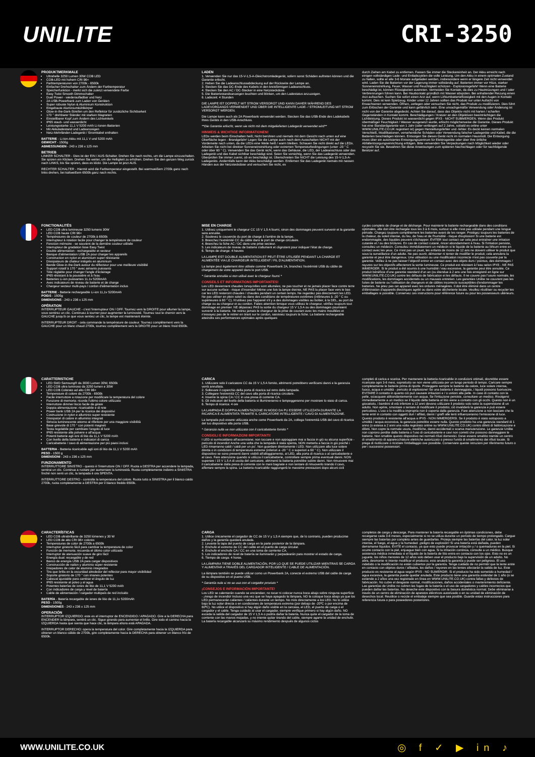UNILITE CRI-3250
PRODUKTMERKMALE
Ultrahelle 3250 Lumen 30W COB LED
COB-LED mit hohem CRI 96+
Farbtemperaturen von 2700k - 6500k
Einfacher Drehschalter zum Ändern der Farbtemperatur
Speicherfunktion - merkt sich die zuletzt verwendete Farbe
Easy Twist Smooth Dimmschalter
Dual Power - wiederaufladbar und Netz
2A USB-Powerbank zum Laden von Geräten
Super robuste Nylon & Aluminium Konstruktion
Eingebaute Aluminiumkühlkörper
Glow-in-the-Dark-Streifen um den Reflektor für zusätzliche Sichtbarkeit
170 ° drehbarer Ständer mit starken Magneten
Einstellbarer Kopf zum Ändern des Lichtwinkels
IP65 staub- und wasserdicht
Leistungsstarke 11,1 V 5200 mAh Li-Ionen-Batterien
Mit Akkuladestand und Ladeanzeigen
Netz-Mehrländer-Ladegerät / Stromkabel enthalten
BATTERIE - Li-Ion-Akku mit 11,1 V und 5200 mAh
GEWICHT - 1500g
ABMESSUNGEN - 243 x 236 x 125 mm
BETRIEB
LINKER SCHALTER - Dies ist der EIN / AUS-Schalter. Drehen Sie nach rechts, um die Lampe einzuschalten. Sie spüren ein Klicken. Drehen Sie weiter, um die Helligkeit zu erhöhen. Drehen Sie den ganzen Weg zurück nach LINKS, bis Sie spüren, dass es klickt. Die Lampe ist jetzt AUS.
RECHTER SCHALTER - Hiermit wird die Farbtemperatur eingestellt. Bei warmweißem 2700k ganz nach links drehen, bei kaltweißem 6500k ganz nach rechts.
LADEN
1. Verwenden Sie nur das 15-V-1,5-A-Gleichstromladegerät, sofern sonst Schäden auftreten können und die Garantie erlischt.
2. Heben Sie die Ladeanschlussabdeckung auf der Rückseite der Lampe an.
3. Stecken Sie das DC-Ende des Kabels in den kreisförmigen Ladeanschluss.
4. Stecken Sie den AC / DC-Stecker in eine Netzsteckdose.
5. Die Batteriestandsanzeigen leuchten und blinken, um den Ladestatus anzuzeigen.
6. Ladezeit: 4 Stunden
DIE LAMPE IST DOPPELT MIT STROM VERSORGT UND KANN DAHER WÄHREND DES LADEVORGANGS VERWENDET UND ÜBER DIE INTELLIGENTE LADE- / STROMLEITUNG MIT STROM VERSORGT WERDEN.
Die Lampe kann auch als 2A Powerbank verwendet werden. Stecken Sie das USB-Ende des Ladekabels Ihres Geräts in den USB-Anschluss.
**Die Garantie erlischt, wenn sie nicht mit dem mitgelieferten Ladegerät verwendet wird**
HINWEIS & WICHTIGE INFORMATIONEN!
LEDs werden beim Einschalten heiß; Nicht berühren und niemals mit dem Gesicht nach unten auf eine Oberfläche legen - Brandgefahr! Legen Sie die Lampe auch nach dem Ausschalten NICHT mit der Vorderseite nach unten, da die LEDs eine Weile heiß / warm bleiben. Schauen Sie nicht direkt auf die LEDs. Arbeiten Sie nicht bei direkter Sonneneinstrahlung oder extremen Temperaturbedingungen (unter -20 ° C oder über 60 ° C). Verwenden Sie das Gerät nicht, wenn das Gehäuse, die LED, der Ladeanschluss oder das Ladegerät und das Kabel sichtbar beschädigt sind. Seien Sie vorsichtig, wenn Sie das Ladegerät verwenden. Überprüfen Sie immer zuerst, ob es beschädigt ist. Überschreiten Sie NICHT die Leistung des 15-V-1,5-A-Ladegeräts. Andernfalls kann der Akku beschädigt werden. Entfernen Sie das Ladegerät niemals mit nassen Händen aus der Netzsteckdose und versuchen Sie nicht, es
durch Ziehen am Kabel zu entfernen. Fassen Sie immer die Steckereinheit an. Der Akku erreicht nach einigen vollständigen Lade- und Entladezyklen die volle Leistung. Um den Akku in einem optimalen Zustand zu halten, sollte er alle 3-6 Monate aufgeladen werden, insbesondere wenn er längere Zeit nicht verwendet wird. Laden Sie die Batterien vor der Lagerung immer vollständig auf. Batterien immer vor Hitze, starker Sonneneinstrahlung, Feuer, Wasser und Feuchtigkeit schützen - Explosionsgefahr! Wenn eine Batterie beschädigt ist, können Flüssigkeiten austreten. Vermeiden Sie Kontakt, da dies zu Hautreizungen und / oder Verbrennungen führen kann. Bei Hautkontakt gründlich mit Wasser abspülen. Bei anhaltender Reizung einen Arzt aufsuchen. Suchen Sie sofort einen Arzt auf, wenn Lithiumbatterieflüssigkeit mit den Augen in Kontakt kommt. Dies ist kein Spielzeug. Kinder unter 12 Jahren sollten das Produkt nur unter Aufsicht von Erwachsenen verwenden. Öffnen, zerlegen oder versuchen Sie nicht, das Produkt zu modifizieren. Dies führt zum Erlöschen der Garantie und kann gefährlich sein. Eine unsachgemäße Verwendung oder Änderung ist nicht von der Garantie abgedeckt. Achten Sie darauf, dass das Objektiv nicht mit harten / scharfen Gegenständen in Kontakt kommt. Beschädigungen / Kratzer an den Objektiven beeinträchtigen die Lichtleistung. Dieses Produkt ist wasserdicht gegen IPX5 - NICHT SUBMERGEN. Wenn das Produkt übermäßiger Feuchtigkeit / Wasser ausgesetzt wurde, erlischt möglicherweise die Garantie. Dieses Produkt hat eine Standardgarantie von 1 Jahr (oder verlängert auf 2 Jahre, sobald es online unter WWW.UNILITE.CO.UK registriert ist) gegen Herstellungsfehler und -fehler. Es deckt keinen normalen Verschleiß, Modifikationen, versehentliche Schäden oder Verwendung falscher Ladegeräte und Kabel, die die Batterien beschädigen können. Entsorgen Sie dieses Gerät nicht im normalen Hausmüll. Die Entsorgung muss über ein autorisiertes Entsorgungszentrum für Elektrogeräte oder über Ihre örtliche Abfallentsorgungseinrichtung erfolgen. Bitte verwenden Sie Verpackungen nach Möglichkeit wieder oder recyceln Sie sie. Bewahren Sie diese Anweisungen zum späteren Nachschlagen oder für nachfolgende Besitzer auf.
FONCTIONALITÉS
LED COB ultra lumineuse 3250 lumens 30W
LED COB haute CRI 96+
Températures de couleur de 2700k à 6500k
Interrupteur à rotation facile pour changer la température de couleur
Fonction mémoire - se souvient de la dernière couleur utilisée
Interrupteur de gradation lisse Easy Twist
Double alimentation - rechargeable et secteur
Banque d'alimentation USB 2A pour charger les appareils
Construction en nylon et aluminium super résistante
Dissipateurs de chaleur intégrés en aluminium
Bande Glow-in-the-Dark autour du réflecteur pour une meilleure visibilité
Support rotatif à 170 ° avec aimants puissants
Tête réglable pour changer l'angle d'éclairage
IP65 résistant à la poussière et à l'eau
Batteries Li-ion puissantes 11.1v 5200mAh
Avec indicateurs de niveau de batterie et de charge
Chargeur secteur multi-pays / cordon d'alimentation inclus
BATTERIE - Batterie rechargeable Li-ion 11,1v 5200mAh
POIDS - 1500g
DIMENSIONS - 243 x 236 x 125 mm
OPÉRATION
INTERRUPTEUR GAUCHE - c'est l'interrupteur ON / OFF. Tournez vers la DROITE pour allumer la lampe, vous sentirez un clic. Continuez à tourner pour augmenter la luminosité. Tournez tout le chemin vers la GAUCHE jusqu'à ce que vous sentiez un clic, la lampe est maintenant éteinte.
INTERRUPTEUR DROIT - cela commande la température de couleur. Tournez complètement vers la GAUCHE pour un blanc chaud 2700k, tournez complètement vers la DROITE pour un blanc froid 6500k.
MISE EN CHARGE
1. Utilisez uniquement le chargeur CC 15 V 1,5 A fourni, sinon des dommages peuvent survenir et la garantie sera annulée.
2. Soulevez le couvercle du port de charge à l'arrière de la lampe.
3. Branchez l'extrémité CC du câble dans le port de charge circulaire.
4. Branchez la fiche AC / DC dans une prise secteur.
5. Les indicateurs de niveau de batterie s'allument et clignotent pour indiquer l'état de charge.
6. Temps de charge: 4 heures
LA LAMPE EST DOUBLE ALIMENTATION ET PEUT ÊTRE UTILISÉE PENDANT LA CHARGE ET ALIMENTÉE VIA LE CHARGEUR INTELLIGENT / FIL D'ALIMENTATION.
La lampe peut également être utilisée comme Powerbank 2A, branchez l'extrémité USB du câble de chargement de votre appareil dans le port USB.
* Garantie annulée si non utilisé avec le chargeur fourni *
CONSEILS ET INFORMATIONS IMPORTANTES!
Les LED deviennent chaudes lorsqu'elles sont allumées; ne pas toucher et ne jamais placer face contre terre sur aucune surface - risque d'incendie! Même une fois la lampe éteinte, NE PAS la placer face vers le bas car les LED resteront chaudes / chaudes pendant un certain temps. Ne regardez pas directement les LED. Ne pas utiliser en plein soleil ou dans des conditions de températures extrêmes (inférieures à -20 ° C ou supérieures à 60 ° C). N'utilisez pas l'appareil s'il y a des dommages visibles au boîtier, à la DEL, au port de charge ou au chargeur et au cordon. Faites attention lorsque vous utilisez le chargeur, vérifiez toujours tout dommage en premier. NE dépassez PAS la sortie du chargeur 15 V 1,5 A ou des dommages pourraient survenir à la batterie. Ne retirez jamais le chargeur de la prise de courant avec les mains mouillées et n'essayez pas de le retirer en tirant sur le cordon, saisissez toujours la fiche. La batterie rechargeable atteindra ses performances optimales après quelques
cycles complets de charge et de décharge. Pour maintenir la batterie rechargeable dans des conditions optimales, elle doit être rechargée tous les 3 à 6 mois, surtout si elle n'est pas utilisée pendant une longue période. Chargez toujours complètement les batteries avant de les ranger. Protégez toujours les batteries de la chaleur, du soleil intense, du feu, de l'eau et de l'humidité - risque d'explosion! Si une batterie est endommagée, des liquides peuvent s'échapper. ÉVITER tout contact car cela peut entraîner une irritation cutanée et / ou des brûlures. En cas de contact cutané, rincer abondamment à l'eau. Si l'irritation persiste, consultez un médecin. Consultez immédiatement un médecin si le liquide de la batterie au lithium entre en contact avec les yeux. Ce n'est pas un jouet, les enfants de moins de 12 ans ne doivent utiliser le produit que sous la surveillance d'un adulte. Ne pas ouvrir, démonter ni tenter de modifier le produit; cela annulera la garantie et peut être dangereux. Une utilisation ou une modification incorrecte n'est pas couverte par la garantie. Veillez à ne pas laisser l'objectif entrer en contact avec des objets durs / pointus, des dommages / rayures sur les objectifs affecteront la sortie lumineuse. Ce produit est résistant à l'eau selon IPX5 - NE PAS IMMERGER. Si le produit a été soumis à une humidité / eau excessive, la garantie peut être annulée. Ce produit bénéficie d'une garantie standard d'un an (ou étendue à 2 ans une fois enregistré en ligne sur WWW.UNILITE.CO.UK) contre les défauts de fabrication et les défauts. Il ne couvre pas l'usure normale, les modifications, les dommages accidentels ou un mauvais entretien. Les garanties Unilite ne couvrent pas les fuites de batterie ou l'utilisation de chargeurs et de câbles incorrects susceptibles d'endommager les batteries. Ne jetez pas cet appareil avec les ordures ménagères. Il doit être éliminé dans un centre d'élimination d'appareils électriques agréé ou dans votre déchetterie locale. Veuillez réutiliser ou recycler les emballages si possible. Conservez ces instructions pour référence future ou pour les possesseurs ultérieurs.
CARATTERISTICHE
LED SMD Samsung® da 3000 Lumen 30W, 6500k
LED COB ultra luminoso da 3250 lumen e 30W
LED COB Colorato ad alto CRI 96+
Temperature di colore da 2700k - 6500k
Facile interruttore a rotazione per modificare la temperatura del colore
Funzione di memoria: ricorda l'ultimo colore utilizzato
Interruttore dimmer liscio facile da girare
Doppia alimentazione: ricaricabile e di rete
Power bank USB 2A per la ricarica dei dispositivi
Costruzione in nylon e alluminio super resistente
Dissipatori di calore in alluminio integrati
Striscia luminescente attorno al riflettore per una maggiore visibilità
Base girevole di 170 ° con potenti magneti
Testa regolabile per cambiare l'angolo di luce
IP65 resistente alla polvere e all'acqua
Potenti batterie agli ioni di litio da 11,1 V 5200 mAh
Con livello della batteria e indicatori di carica
Caricabatterie / cavo di alimentazione per più paesi inclusi
BATTERIA - Batteria ricaricabile agli ioni di litio da 11,1 V 5200 mAh
PESO - 1500 g
DIMENSIONI - 243 x 236 x 125 mm
FUNZIONAMENTO
INTERRUTTORE SINISTRO - questo è l'interruttore ON / OFF. Ruota a DESTRA per accendere la lampada, sentirai un clic. Continua a ruotare per aumentare la luminosità. Ruota completamente indietro a SINISTRA finché non senti un clic, la lampada è ora SPENTA.
INTERRUTTORE DESTRO - controlla la temperatura del colore. Ruota tutto a SINISTRA per il bianco caldo 2700k, ruota completamente a DESTRA per il bianco freddo 6500k.
CARICA
1. Utilizzare solo il caricatore CC da 15 V 1,5 A fornito, altrimenti potrebbero verificarsi danni e la garanzia verrà annullata.
2. Sollevare il coperchio della porta di ricarica sul retro della lampada.
3. Collegare l'estremità CC del cavo alla porta di ricarica circolare.
4. Inserire la spina CA / CC in una presa di corrente CA.
5. Gli indicatori del livello della batteria si illumineranno e lampeggeranno per mostrare lo stato di carica.
6. Tempo di ricarica: 4 ore
LA LAMPADA È DOPPIA ALIMENTAZIONE IN MODO DA PU ESSERE UTILIZZATA DURANTE LA RICARICA E ALIMENTATA TRAMITE IL CARICATORE INTELLIGENTE / CAVO DI ALIMENTAZIONE.
La lampada può essere utilizzata anche come Powerbank da 2A, collega l'estremità USB del cavo di ricarica del tuo dispositivo alla porta USB.
* Garanzia nulla se non utilizzata con il caricabatterie fornito *
CONSIGLI E INFORMAZIONI IMPORTANTI!
I LED si surriscaldano all'accensione; non toccare e non appoggiare mai a faccia in giù su alcuna superficie - pericolo di incendio! Anche una volta che la lampada è stata spenta, NON metterla a faccia in giù poiché i LED rimarranno caldi / caldi per un po'. Non guardare direttamente i LED. Non utilizzare alla luce solare diretta o in condizioni di temperatura estreme (inferiori a -20 ° C o superiori a 60 ° C). Non utilizzare il dispositivo se sono presenti danni visibili all'alloggiamento, al LED, alla porta di ricarica o al caricabatterie e al cavo. Fare attenzione quando si utilizza il caricabatterie, controllare sempre prima eventuali danni. NON superare i 15 V 1,5 A di uscita del caricatore, altrimenti la batteria potrebbe subire danni. Non rimuovere mai il caricabatterie dalla presa di corrente con le mani bagnate e non tentare di rimuoverlo tirando il cavo, afferrare sempre la spina. La batteria ricaricabile raggiungerà le massime prestazioni dopo alcuni cicli
completi di carica e scarica. Per mantenere la batteria ricaricabile in condizioni ottimali, dovrebbe essere ricaricata ogni 3-6 mesi, soprattutto se non viene utilizzata per un lungo periodo di tempo. Caricare sempre completamente le batterie prima di riporle. Proteggere sempre le batterie da calore, luce solare intensa, fuoco, acqua e umidità - pericolo di esplosione! Se una batteria è danneggiata, i liquidi possono fuoriuscire. EVITARE il contatto in quanto ciò può causare irritazioni e / o ustioni alla pelle. In caso di contatto con la pelle, sciacquare abbondantemente con acqua. Se l'irritazione persiste, consultare un medico. Rivolgersi immediatamente a un medico se il liquido della batteria al litio viene a contatto con gli occhi. Questo non è un giocattolo, i bambini di età inferiore a 12 anni devono utilizzare il prodotto solo sotto la supervisione di un adulto. Non aprire, smontare o tentare di modificare il prodotto; ciò invaliderà la garanzia e può essere pericoloso. L'uso o la modifica impropria non è coperta dalla garanzia. Fare attenzione a non lasciare che la lente entri in contatto con oggetti duri / affilati, danni / graffi alle lenti influenzeranno l'emissione di luce. Questo prodotto è resistente all'acqua a IPX5 - NON IMMERGERSI. Se il prodotto è stato sottoposto a umidità / acqua eccessiva, la garanzia potrebbe essere nulla. Questo prodotto ha una garanzia standard di 1 anno (o estesa a 2 anni una volta registrato online su WWW.UNILITE.CO.UK) contro difetti di fabbricazione e difetti. Non copre la normale usura, modifiche, danni accidentali o scarsa manutenzione. Le garanzie Unilite non coprono perdite dalla batteria o l'uso di caricabatterie e cavi non corretti che possono danneggiare le batterie. Non smaltire questo dispositivo nei normali rifiuti domestici. Deve essere smaltito tramite un centro di smaltimento di apparecchiature elettriche autorizzato o presso l'unità di smaltimento dei rifiuti locale. Si prega di riutilizzare o riciclare l'imballaggio ove possibile. Conservare queste istruzioni per riferimento futuro o per i successivi possessori.
CARACTERÍSTICAS
LED COB ultrabrillante de 3250 lúmenes y 30 W
LED COB de alto CRI 96+ colores
Temperaturas de color de 2700k a 6500k
Interruptor giratorio fácil para cambiar la temperatura de color
Función de memoria: recuerda el último color utilizado
Interruptor de atenuación suave de giro fácil
Energía dual: recargable y de red
Banco de energía USB 2A para cargar dispositivos
Construcción de nailon y aluminio súper resistente
Disipadores de calor de aluminio integrados
Tira que brilla en la oscuridad alrededor del reflector para mayor visibilidad
Soporte giratorio de 170 ° con imanes potentes
Cabezal ajustable para cambiar el ángulo de luz
IP65 resistente al polvo y al agua
Potentes baterías de iones de litio de 11,1 V 5200 mAh
Con indicadores de carga y nivel de batería
Cable de alimentación / cargador multipaís de red incluido
BATERÍA - Batería recargable de iones de litio de 11,1v 5200mAh
PESO - 1500g
DIMENSIONES - 243 x 236 x 125 mm
OPERACIÓN
INTERRUPTOR IZQUIERDO: este es el interruptor de ENCENDIDO / APAGADO. Gire a la DERECHA para ENCENDER la lámpara, sentirá un clic. Sigue girando para aumentar el brillo. Gire todo el camino hacia la IZQUIERDA hasta que sienta que hace clic, la lámpara ahora está APAGADA.
INTERRUPTOR DERECHO: opera la temperatura del color. Gire completamente hacia la IZQUIERDA para obtener un blanco cálido de 2700k, gire completamente hacia la DERECHA para obtener un blanco frío de 6500k.
CARGA
1. Utilice únicamente el cargador de CC de 15 V y 1,5 A siempre que, de lo contrario, pueden producirse daños y la garantía quedará anulada.
2. Levante la tapa del puerto de carga en la parte posterior de la lámpara.
3. Enchufe el extremo de CC del cable en el puerto de carga circular.
4. Enchufe el enchufe CA / CC en una toma de corriente CA.
5. Los indicadores de nivel de batería se iluminarán y parpadearán para mostrar el estado de carga.
6. Tiempo de carga: 4 horas.
LA LÁMPARA TIENE DOBLE ALIMENTACIÓN, POR LO QUE SE PUEDE UTILIZAR MIENTRAS SE CARGA Y ALIMENTAR A TRAVÉS DEL CARGADOR INTELIGENTE / CABLE DE ALIMENTACIÓN.
La lámpara también se puede utilizar como un Powerbank 2A, conecte el extremo USB del cable de carga de su dispositivo en el puerto USB.
* Garantía nula si no se usa con el cargador provisto *
¡CONSEJOS E INFORMACIÓN IMPORTANTE!
Los LED se calentarán cuando se enciendan; no tocar ni colocar nunca boca abajo sobre ninguna superficie - ¡riesgo de incendio! Incluso una vez que se haya apagado la lámpara, NO la coloque boca abajo ya que los LED permanecerán calientes / calientes durante un tiempo. No mire directamente a los LED. No lo utilice bajo la luz solar directa o en condiciones de temperatura extrema (por debajo de -20ºC o por encima de 60ºC). No utilice el dispositivo si hay algún daño visible en la carcasa, el LED, el puerto de carga o el cargador y el cable. Tenga cuidado al usar el cargador, siempre verifique primero si hay algún daño. NO exceda la salida del cargador de 15 V 1,5 A o podría dañar la batería. Nunca quite el cargador de la toma de corriente con las manos mojadas, y no intente quitar tirando del cable, siempre agarre la unidad de enchufe. La batería recargable alcanzará su máximo rendimiento después de algunos ciclos
completos de carga y descarga. Para mantener la batería recargable en óptimas condiciones, debe recargarse cada 3-6 meses, especialmente si no se utiliza durante un período de tiempo prolongado. Cargue siempre las baterías por completo antes de guardarlas. Proteja siempre las baterías del calor, la luz solar intensa, el fuego, el agua y la humedad: ¡peligro de explosión! Si una batería está dañada, pueden derramarse líquidos. EVITE el contacto, ya que esto puede provocar irritación y / o quemaduras en la piel. Si ocurre contacto con la piel, enjuague bien con agua. Si la irritación continúa, consulte a un médico. Busque asistencia médica inmediata si el líquido de la batería de litio entra en contacto con los ojos. Esto no es un juguete, los niños menores de 12 años solo deben usar el producto bajo la supervisión de un adulto. No abra, desmonte ni intente modificar el producto; esto anulará la garantía y puede ser peligroso. El uso indebido o la modificación no están cubiertos por la garantía. Tenga cuidado de no permitir que la lente entre en contacto con objetos duros / afilados, los daños / rayones en las lentes afectarán la salida de luz. Este producto es resistente al agua según IPX5 - NO SUMERGIR. Si el producto ha sido sometido a humedad / agua excesiva, la garantía puede quedar anulada. Este producto tiene una garantía estándar de 1 año (o se extiende a 2 años una vez registrado en línea en WWW.UNILITE.CO.UK) contra fallas y defectos de fabricación. No cubre el desgaste normal, modificaciones, daños accidentales o mantenimiento deficiente. Las garantías de Unilite no cubren las fugas de la batería o el uso de cargadores y cables incorrectos que pueden dañar las baterías. No deseche este dispositivo con la basura doméstica normal. Debe eliminarse a través de un centro de eliminación de aparatos eléctricos autorizado o en su unidad de eliminación de desechos local. Reutilice o recicle el embalaje siempre que sea posible. Guarde estas instrucciones para referencia futura o para poseedores posteriores.
WWW.UNILITE.CO.UK ◎ f ✓ ▶ in ♪